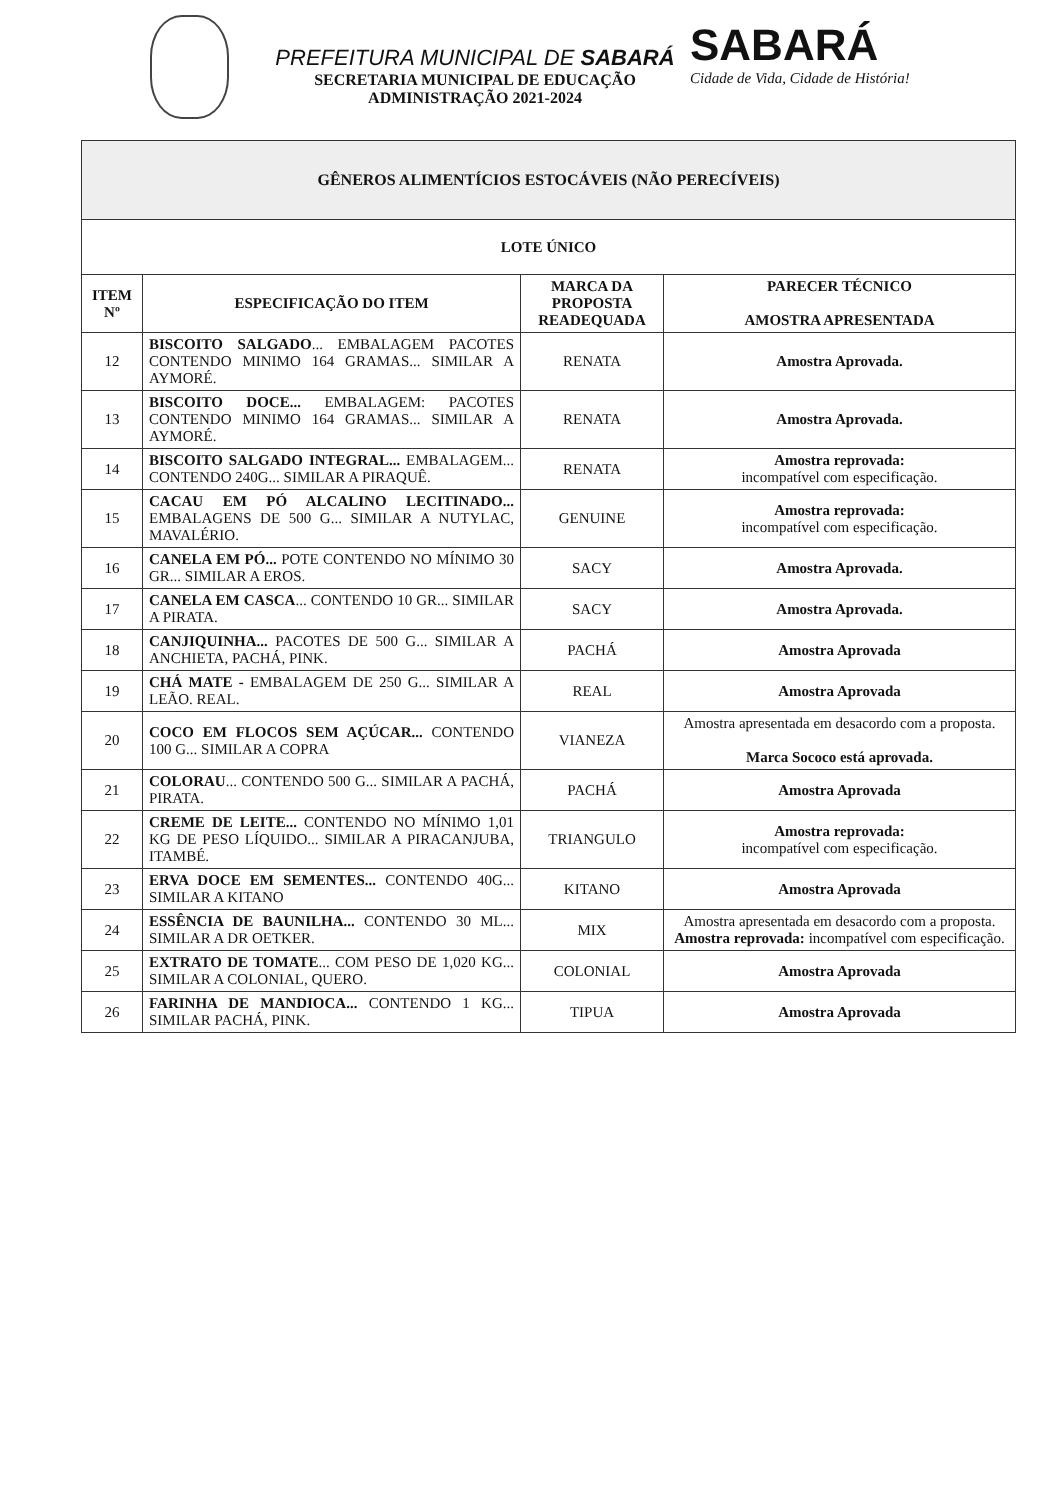PREFEITURA MUNICIPAL DE SABARÁ
SECRETARIA MUNICIPAL DE EDUCAÇÃO
ADMINISTRAÇÃO 2021-2024
SABARÁ
Cidade de Vida, Cidade de História!
| GÊNEROS ALIMENTÍCIOS ESTOCÁVEIS (NÃO PERECÍVEIS) | | | |
| --- | --- | --- | --- |
| LOTE ÚNICO | | | |
| ITEM Nº | ESPECIFICAÇÃO DO ITEM | MARCA DA PROPOSTA READEQUADA | PARECER TÉCNICO AMOSTRA APRESENTADA |
| 12 | BISCOITO SALGADO ... EMBALAGEM PACOTES CONTENDO MINIMO 164 GRAMAS... SIMILAR A AYMORÉ. | RENATA | Amostra Aprovada. |
| 13 | BISCOITO DOCE... EMBALAGEM: PACOTES CONTENDO MINIMO 164 GRAMAS... SIMILAR A AYMORÉ. | RENATA | Amostra Aprovada. |
| 14 | BISCOITO SALGADO INTEGRAL... EMBALAGEM... CONTENDO 240G... SIMILAR A PIRAQUÊ. | RENATA | Amostra reprovada: incompatível com especificação. |
| 15 | CACAU EM PÓ ALCALINO LECITINADO... EMBALAGENS DE 500 G... SIMILAR A NUTYLAC, MAVALÉRIO. | GENUINE | Amostra reprovada: incompatível com especificação. |
| 16 | CANELA EM PÓ... POTE CONTENDO NO MÍNIMO 30 GR... SIMILAR A EROS. | SACY | Amostra Aprovada. |
| 17 | CANELA EM CASCA ... CONTENDO 10 GR... SIMILAR A PIRATA. | SACY | Amostra Aprovada. |
| 18 | CANJIQUINHA... PACOTES DE 500 G... SIMILAR A ANCHIETA, PACHÁ, PINK. | PACHÁ | Amostra Aprovada |
| 19 | CHÁ MATE - EMBALAGEM DE 250 G... SIMILAR A LEÃO. REAL. | REAL | Amostra Aprovada |
| 20 | COCO EM FLOCOS SEM AÇÚCAR... CONTENDO 100 G... SIMILAR A COPRA | VIANEZA | Amostra apresentada em desacordo com a proposta. Marca Sococo está aprovada. |
| 21 | COLORAU ... CONTENDO 500 G... SIMILAR A PACHÁ, PIRATA. | PACHÁ | Amostra Aprovada |
| 22 | CREME DE LEITE... CONTENDO NO MÍNIMO 1,01 KG DE PESO LÍQUIDO... SIMILAR A PIRACANJUBA, ITAMBÉ. | TRIANGULO | Amostra reprovada: incompatível com especificação. |
| 23 | ERVA DOCE EM SEMENTES... CONTENDO 40G... SIMILAR A KITANO | KITANO | Amostra Aprovada |
| 24 | ESSÊNCIA DE BAUNILHA... CONTENDO 30 ML... SIMILAR A DR OETKER. | MIX | Amostra apresentada em desacordo com a proposta. Amostra reprovada: incompatível com especificação. |
| 25 | EXTRATO DE TOMATE ... COM PESO DE 1,020 KG... SIMILAR A COLONIAL, QUERO. | COLONIAL | Amostra Aprovada |
| 26 | FARINHA DE MANDIOCA... CONTENDO 1 KG... SIMILAR PACHÁ, PINK. | TIPUA | Amostra Aprovada |